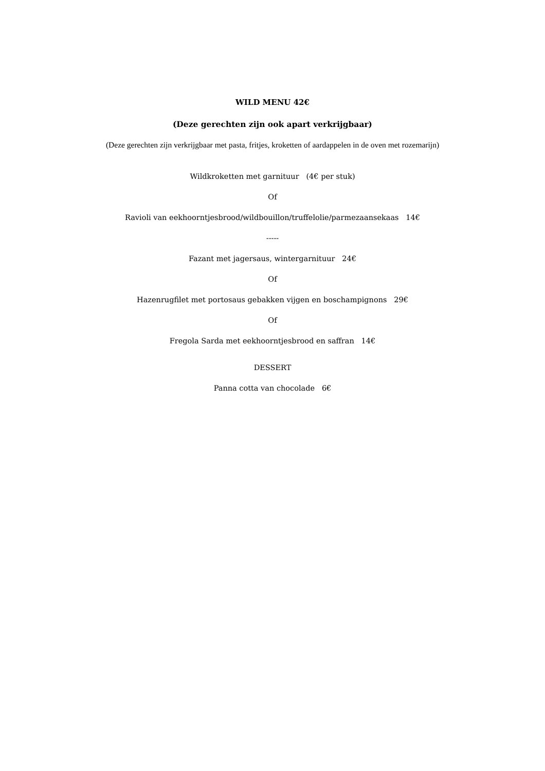WILD MENU 42€
(Deze gerechten zijn ook apart verkrijgbaar)
(Deze gerechten zijn verkrijgbaar met pasta, fritjes, kroketten of aardappelen in de oven met rozemarijn)
Wildkroketten met garnituur (4€ per stuk)
Of
Ravioli van eekhoorntjesbrood/wildbouillon/truffelolie/parmezaansekaas 14€
-----
Fazant met jagersaus, wintergarnituur 24€
Of
Hazenrugfilet met portosaus gebakken vijgen en boschampignons 29€
Of
Fregola Sarda met eekhoorntjesbrood en saffran 14€
DESSERT
Panna cotta van chocolade 6€